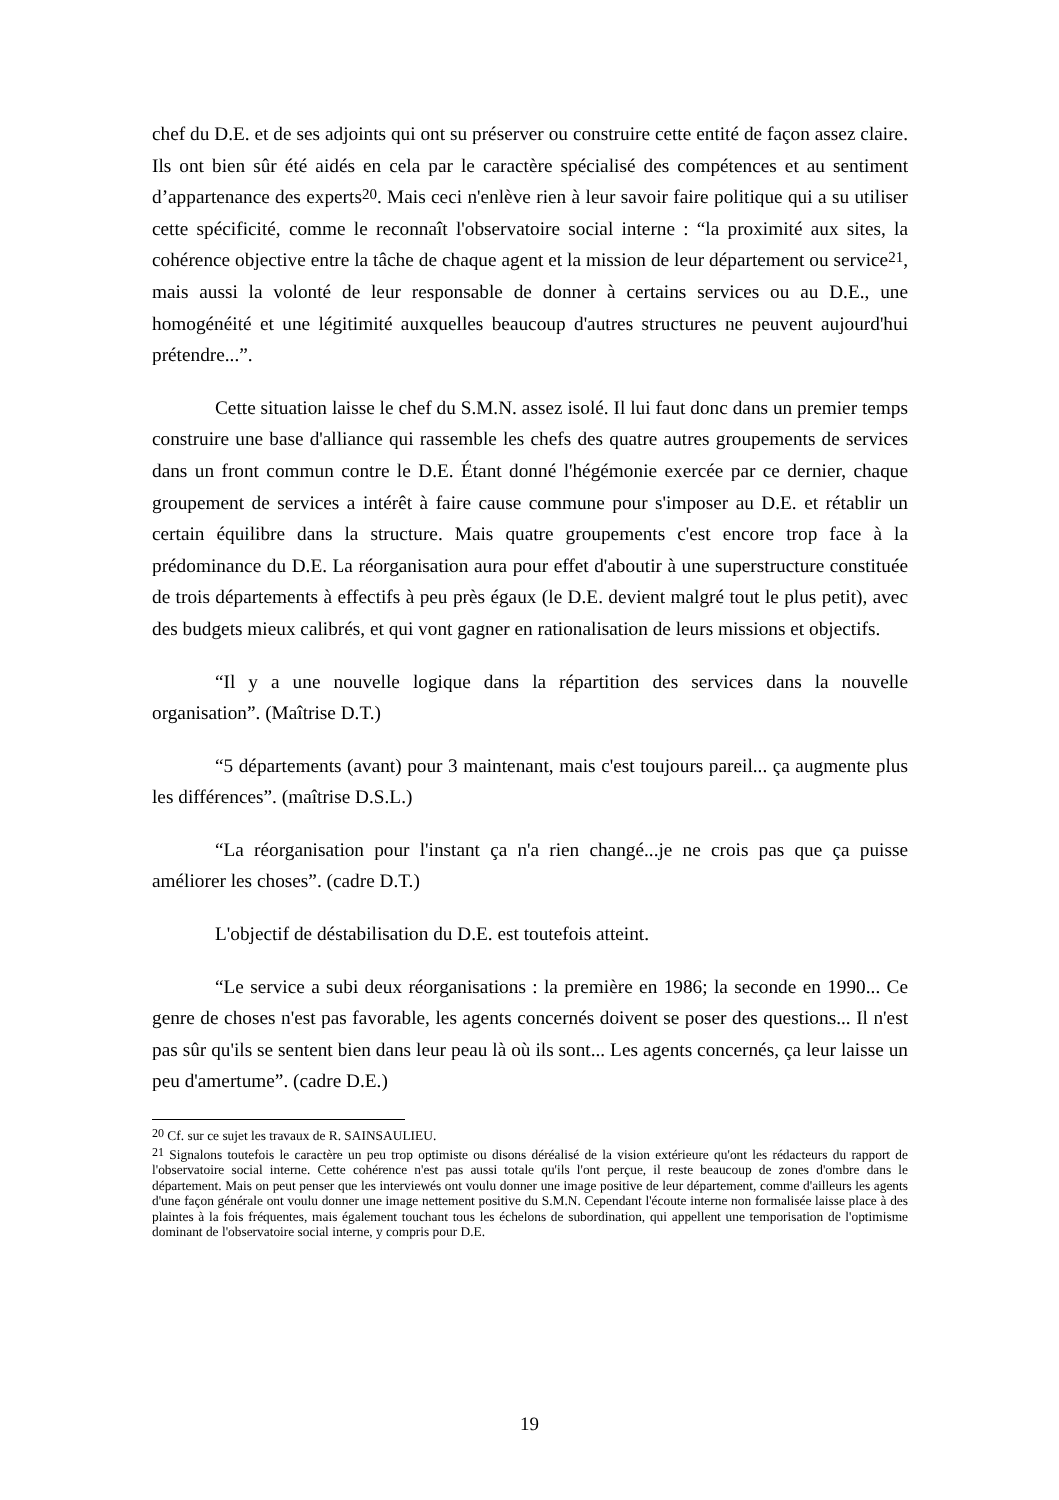chef du D.E. et de ses adjoints qui ont su préserver ou construire cette entité de façon assez claire. Ils ont bien sûr été aidés en cela par le caractère spécialisé des compétences et au sentiment d’appartenance des experts<sup>20</sup>. Mais ceci n'enlève rien à leur savoir faire politique qui a su utiliser cette spécificité, comme le reconnaît l'observatoire social interne : “la proximité aux sites, la cohérence objective entre la tâche de chaque agent et la mission de leur département ou service<sup>21</sup>, mais aussi la volonté de leur responsable de donner à certains services ou au D.E., une homogénéité et une légitimité auxquelles beaucoup d'autres structures ne peuvent aujourd'hui prétendre...”.
Cette situation laisse le chef du S.M.N. assez isolé. Il lui faut donc dans un premier temps construire une base d'alliance qui rassemble les chefs des quatre autres groupements de services dans un front commun contre le D.E. Étant donné l'hégémonie exercée par ce dernier, chaque groupement de services a intérêt à faire cause commune pour s'imposer au D.E. et rétablir un certain équilibre dans la structure. Mais quatre groupements c'est encore trop face à la prédominance du D.E. La réorganisation aura pour effet d'aboutir à une superstructure constituée de trois départements à effectifs à peu près égaux (le D.E. devient malgré tout le plus petit), avec des budgets mieux calibrés, et qui vont gagner en rationalisation de leurs missions et objectifs.
“Il y a une nouvelle logique dans la répartition des services dans la nouvelle organisation”. (Maîtrise D.T.)
“5 départements (avant) pour 3 maintenant, mais c'est toujours pareil... ça augmente plus les différences”. (maîtrise D.S.L.)
“La réorganisation pour l'instant ça n'a rien changé...je ne crois pas que ça puisse améliorer les choses”. (cadre D.T.)
L'objectif de déstabilisation du D.E. est toutefois atteint.
“Le service a subi deux réorganisations : la première en 1986; la seconde en 1990... Ce genre de choses n'est pas favorable, les agents concernés doivent se poser des questions... Il n'est pas sûr qu'ils se sentent bien dans leur peau là où ils sont... Les agents concernés, ça leur laisse un peu d'amertume”. (cadre D.E.)
<sup>20</sup> Cf. sur ce sujet les travaux de R. SAINSAULIEU.
<sup>21</sup> Signalons toutefois le caractère un peu trop optimiste ou disons déréalisé de la vision extérieure qu'ont les rédacteurs du rapport de l'observatoire social interne. Cette cohérence n'est pas aussi totale qu'ils l'ont perçue, il reste beaucoup de zones d'ombre dans le département. Mais on peut penser que les interviewés ont voulu donner une image positive de leur département, comme d'ailleurs les agents d'une façon générale ont voulu donner une image nettement positive du S.M.N. Cependant l'écoute interne non formalisée laisse place à des plaintes à la fois fréquentes, mais également touchant tous les échelons de subordination, qui appellent une temporisation de l'optimisme dominant de l'observatoire social interne, y compris pour D.E.
19